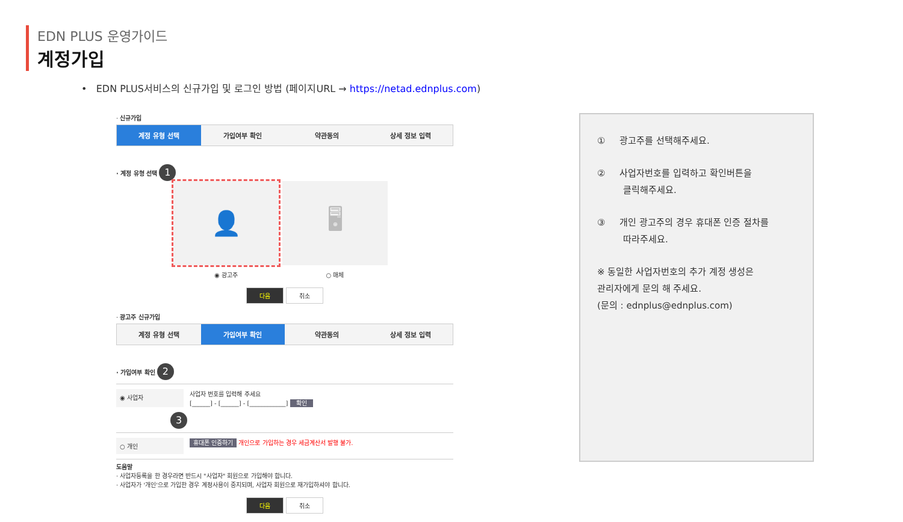EDN PLUS 운영가이드
계정가입
• EDN PLUS서비스의 신규가입 및 로그인 방법 (페이지URL → https://netad.ednplus.com)
· 신규가입
계정 유형 선택 가입여부 확인 약관동의 상세 정보 입력
· 계정 유형 선택 1
👤 🖥
◉ 광고주 ○ 매체
다음 취소
· 광고주 신규가입
계정 유형 선택 가입여부 확인 약관동의 상세 정보 입력
· 가입여부 확인 2
◉ 사업자
사업자 번호를 입력해 주세요
[______] - [______] - [____________] 확인
3
○ 개인
휴대폰 인증하기 개인으로 가입하는 경우 세금계산서 발행 불가.
도움말
· 사업자등록을 한 경우라면 반드시 "사업자" 회원으로 가입해야 합니다.
· 사업자가 '개인'으로 가입한 경우 계정사용이 중지되며, 사업자 회원으로 재가입하셔야 합니다.
다음 취소
① 광고주를 선택해주세요.
② 사업자번호를 입력하고 확인버튼을
클릭해주세요.
③ 개인 광고주의 경우 휴대폰 인증 절차를
따라주세요.
※ 동일한 사업자번호의 추가 계정 생성은
관리자에게 문의 해 주세요.
(문의 : ednplus@ednplus.com)